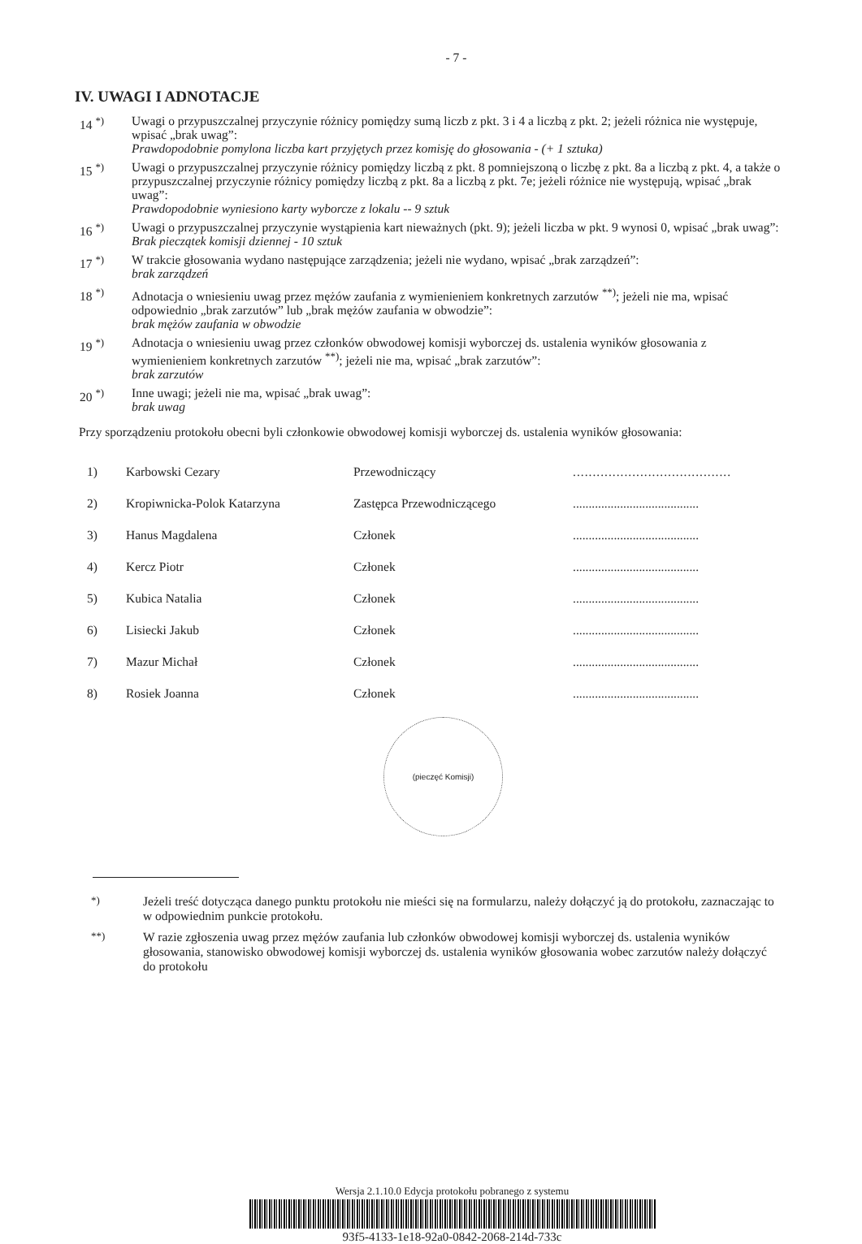- 7 -
IV. UWAGI I ADNOTACJE
14 <sup>*)</sup> Uwagi o przypuszczalnej przyczynie różnicy pomiędzy sumą liczb z pkt. 3 i 4 a liczbą z pkt. 2; jeżeli różnica nie występuje, wpisać „brak uwag”:
Prawdopodobnie pomylona liczba kart przyjętych przez komisję do głosowania - (+ 1 sztuka)
15 <sup>*)</sup> Uwagi o przypuszczalnej przyczynie różnicy pomiędzy liczbą z pkt. 8 pomniejszoną o liczbę z pkt. 8a a liczbą z pkt. 4, a także o przypuszczalnej przyczynie różnicy pomiędzy liczbą z pkt. 8a a liczbą z pkt. 7e; jeżeli różnice nie występują, wpisać „brak uwag”:
Prawdopodobnie wyniesiono karty wyborcze z lokalu -- 9 sztuk
16 <sup>*)</sup> Uwagi o przypuszczalnej przyczynie wystąpienia kart nieważnych (pkt. 9); jeżeli liczba w pkt. 9 wynosi 0, wpisać „brak uwag”:
Brak pieczątek komisji dziennej - 10 sztuk
17 <sup>*)</sup> W trakcie głosowania wydano następujące zarządzenia; jeżeli nie wydano, wpisać „brak zarządzeń”:
brak zarządzeń
18 <sup>*)</sup> Adnotacja o wniesieniu uwag przez mężów zaufania z wymienieniem konkretnych zarzutów <sup>**)</sup>; jeżeli nie ma, wpisać odpowiednio „brak zarzutów” lub „brak mężów zaufania w obwodzie”:
brak mężów zaufania w obwodzie
19 <sup>*)</sup> Adnotacja o wniesieniu uwag przez członków obwodowej komisji wyborczej ds. ustalenia wyników głosowania z wymienieniem konkretnych zarzutów <sup>**)</sup>; jeżeli nie ma, wpisać „brak zarzutów”:
brak zarzutów
20 <sup>*)</sup> Inne uwagi; jeżeli nie ma, wpisać „brak uwag”:
brak uwag
Przy sporządzeniu protokołu obecni byli członkowie obwodowej komisji wyborczej ds. ustalenia wyników głosowania:
| 1) | Karbowski Cezary | Przewodniczący | ........................................ |
| 2) | Kropiwnicka-Polok Katarzyna | Zastępca Przewodniczącego | ........................................ |
| 3) | Hanus Magdalena | Członek | ........................................ |
| 4) | Kercz Piotr | Członek | ........................................ |
| 5) | Kubica Natalia | Członek | ........................................ |
| 6) | Lisiecki Jakub | Członek | ........................................ |
| 7) | Mazur Michał | Członek | ........................................ |
| 8) | Rosiek Joanna | Członek | ........................................ |
(pieczęć Komisji)
<sup>*)</sup> Jeżeli treść dotycząca danego punktu protokołu nie mieści się na formularzu, należy dołączyć ją do protokołu, zaznaczając to w odpowiednim punkcie protokołu.
<sup>**)</sup> W razie zgłoszenia uwag przez mężów zaufania lub członków obwodowej komisji wyborczej ds. ustalenia wyników głosowania, stanowisko obwodowej komisji wyborczej ds. ustalenia wyników głosowania wobec zarzutów należy dołączyć do protokołu
Wersja 2.1.10.0 Edycja protokołu pobranego z systemu
93f5-4133-1e18-92a0-0842-2068-214d-733c